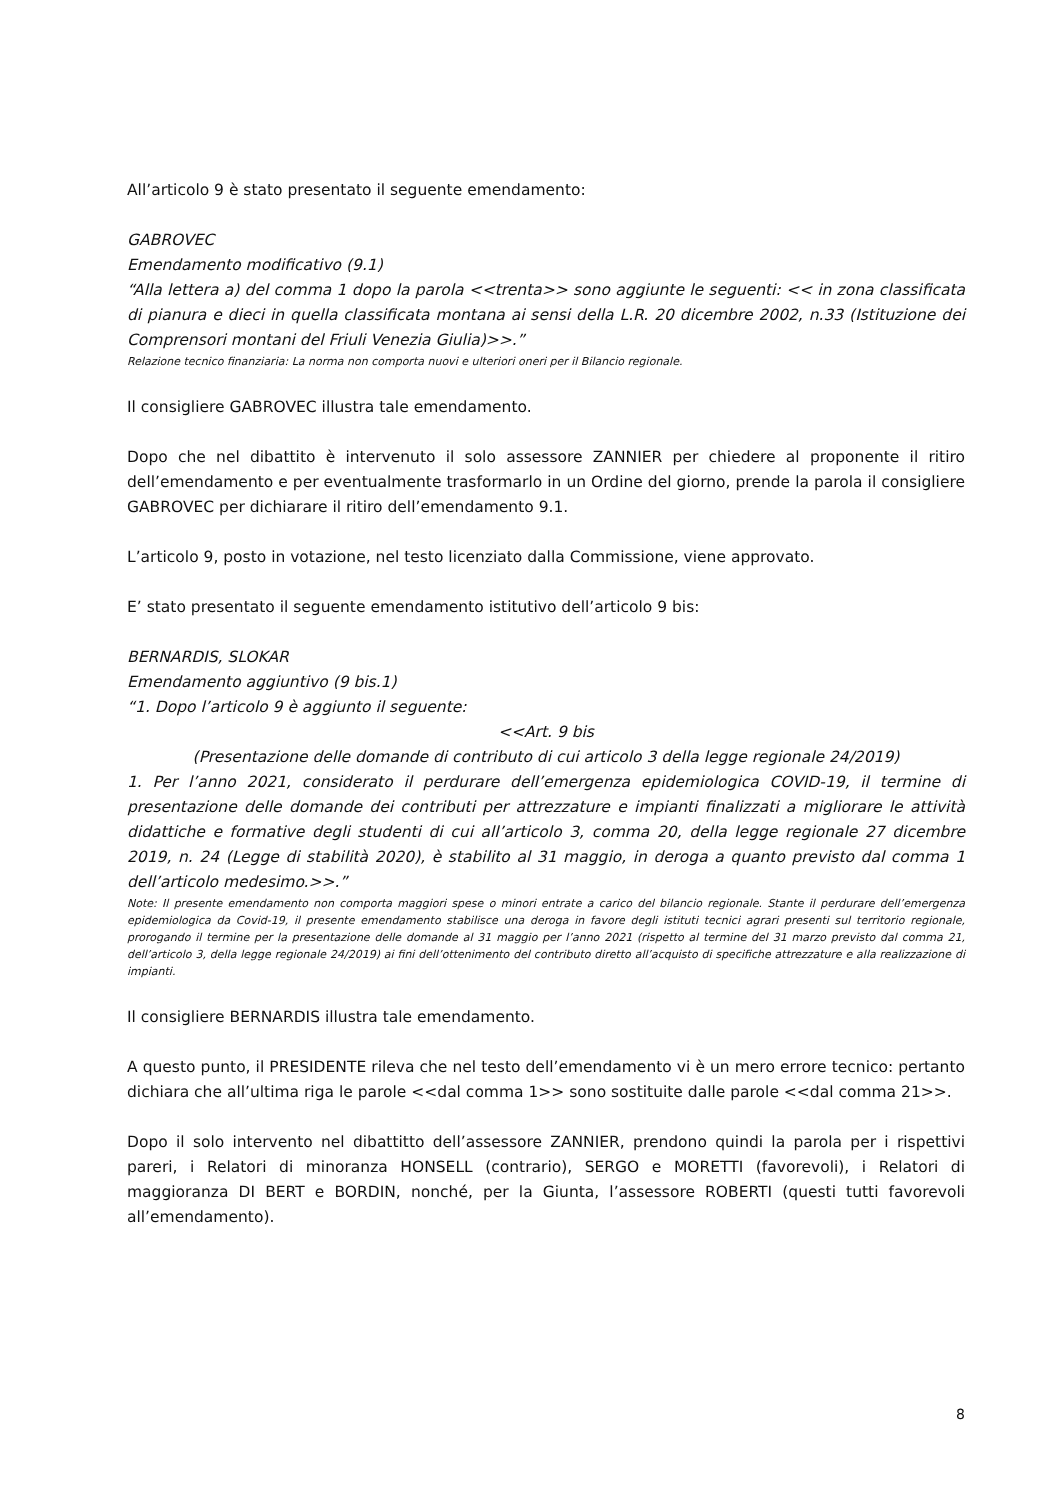All’articolo 9 è stato presentato il seguente emendamento:
GABROVEC
Emendamento modificativo (9.1)
“Alla lettera a) del comma 1 dopo la parola <<trenta>> sono aggiunte le seguenti: << in zona classificata di pianura e dieci in quella classificata montana ai sensi della L.R. 20 dicembre 2002, n.33 (Istituzione dei Comprensori montani del Friuli Venezia Giulia)>>.”
Relazione tecnico finanziaria: La norma non comporta nuovi e ulteriori oneri per il Bilancio regionale.
Il consigliere GABROVEC illustra tale emendamento.
Dopo che nel dibattito è intervenuto il solo assessore ZANNIER per chiedere al proponente il ritiro dell’emendamento e per eventualmente trasformarlo in un Ordine del giorno, prende la parola il consigliere GABROVEC per dichiarare il ritiro dell’emendamento 9.1.
L’articolo 9, posto in votazione, nel testo licenziato dalla Commissione, viene approvato.
E’ stato presentato il seguente emendamento istitutivo dell’articolo 9 bis:
BERNARDIS, SLOKAR
Emendamento aggiuntivo (9 bis.1)
“1. Dopo l’articolo 9 è aggiunto il seguente:
<<Art. 9 bis
(Presentazione delle domande di contributo di cui articolo 3 della legge regionale 24/2019)
1. Per l’anno 2021, considerato il perdurare dell’emergenza epidemiologica COVID-19, il termine di presentazione delle domande dei contributi per attrezzature e impianti finalizzati a migliorare le attività didattiche e formative degli studenti di cui all’articolo 3, comma 20, della legge regionale 27 dicembre 2019, n. 24 (Legge di stabilità 2020), è stabilito al 31 maggio, in deroga a quanto previsto dal comma 1 dell’articolo medesimo.>>.”
Note: Il presente emendamento non comporta maggiori spese o minori entrate a carico del bilancio regionale. Stante il perdurare dell’emergenza epidemiologica da Covid-19, il presente emendamento stabilisce una deroga in favore degli istituti tecnici agrari presenti sul territorio regionale, prorogando il termine per la presentazione delle domande al 31 maggio per l’anno 2021 (rispetto al termine del 31 marzo previsto dal comma 21, dell’articolo 3, della legge regionale 24/2019) ai fini dell’ottenimento del contributo diretto all’acquisto di specifiche attrezzature e alla realizzazione di impianti.
Il consigliere BERNARDIS illustra tale emendamento.
A questo punto, il PRESIDENTE rileva che nel testo dell’emendamento vi è un mero errore tecnico: pertanto dichiara che all’ultima riga le parole <<dal comma 1>> sono sostituite dalle parole <<dal comma 21>>.
Dopo il solo intervento nel dibattitto dell’assessore ZANNIER, prendono quindi la parola per i rispettivi pareri, i Relatori di minoranza HONSELL (contrario), SERGO e MORETTI (favorevoli), i Relatori di maggioranza DI BERT e BORDIN, nonché, per la Giunta, l’assessore ROBERTI (questi tutti favorevoli all’emendamento).
8